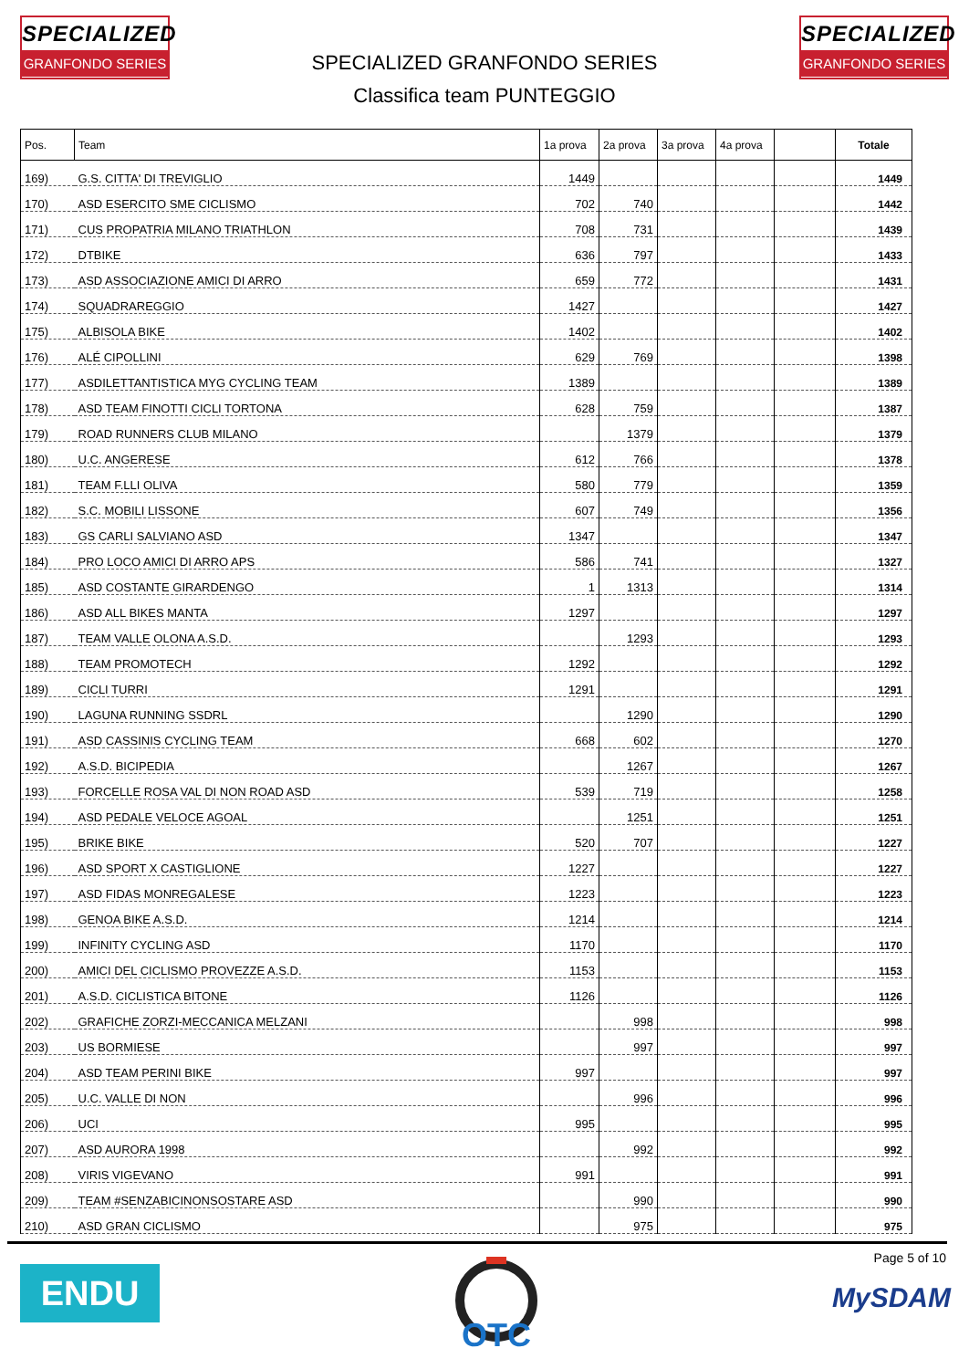SPECIALIZED
GRANFONDO SERIES
SPECIALIZED GRANFONDO SERIES
Classifica team PUNTEGGIO
SPECIALIZED
GRANFONDO SERIES
| Pos. | Team | 1a prova | 2a prova | 3a prova | 4a prova | | Totale |
| --- | --- | --- | --- | --- | --- | --- | --- |
| 169) | G.S. CITTA' DI TREVIGLIO | 1449 | | | | | 1449 |
| 170) | ASD ESERCITO SME CICLISMO | 702 | 740 | | | | 1442 |
| 171) | CUS PROPATRIA MILANO TRIATHLON | 708 | 731 | | | | 1439 |
| 172) | DTBIKE | 636 | 797 | | | | 1433 |
| 173) | ASD ASSOCIAZIONE AMICI DI ARRO | 659 | 772 | | | | 1431 |
| 174) | SQUADRAREGGIO | 1427 | | | | | 1427 |
| 175) | ALBISOLA BIKE | 1402 | | | | | 1402 |
| 176) | ALÉ CIPOLLINI | 629 | 769 | | | | 1398 |
| 177) | ASDILETTANTISTICA MYG CYCLING TEAM | 1389 | | | | | 1389 |
| 178) | ASD TEAM FINOTTI CICLI TORTONA | 628 | 759 | | | | 1387 |
| 179) | ROAD RUNNERS CLUB MILANO | | 1379 | | | | 1379 |
| 180) | U.C. ANGERESE | 612 | 766 | | | | 1378 |
| 181) | TEAM F.LLI OLIVA | 580 | 779 | | | | 1359 |
| 182) | S.C. MOBILI LISSONE | 607 | 749 | | | | 1356 |
| 183) | GS CARLI SALVIANO ASD | 1347 | | | | | 1347 |
| 184) | PRO LOCO AMICI DI ARRO APS | 586 | 741 | | | | 1327 |
| 185) | ASD COSTANTE GIRARDENGO | 1 | 1313 | | | | 1314 |
| 186) | ASD ALL BIKES MANTA | 1297 | | | | | 1297 |
| 187) | TEAM VALLE OLONA A.S.D. | | 1293 | | | | 1293 |
| 188) | TEAM PROMOTECH | 1292 | | | | | 1292 |
| 189) | CICLI TURRI | 1291 | | | | | 1291 |
| 190) | LAGUNA RUNNING SSDRL | | 1290 | | | | 1290 |
| 191) | ASD CASSINIS CYCLING TEAM | 668 | 602 | | | | 1270 |
| 192) | A.S.D. BICIPEDIA | | 1267 | | | | 1267 |
| 193) | FORCELLE ROSA VAL DI NON ROAD ASD | 539 | 719 | | | | 1258 |
| 194) | ASD PEDALE VELOCE AGOAL | | 1251 | | | | 1251 |
| 195) | BRIKE BIKE | 520 | 707 | | | | 1227 |
| 196) | ASD SPORT X CASTIGLIONE | 1227 | | | | | 1227 |
| 197) | ASD FIDAS MONREGALESE | 1223 | | | | | 1223 |
| 198) | GENOA BIKE A.S.D. | 1214 | | | | | 1214 |
| 199) | INFINITY CYCLING ASD | 1170 | | | | | 1170 |
| 200) | AMICI DEL CICLISMO PROVEZZE A.S.D. | 1153 | | | | | 1153 |
| 201) | A.S.D. CICLISTICA BITONE | 1126 | | | | | 1126 |
| 202) | GRAFICHE ZORZI-MECCANICA MELZANI | | 998 | | | | 998 |
| 203) | US BORMIESE | | 997 | | | | 997 |
| 204) | ASD TEAM PERINI BIKE | 997 | | | | | 997 |
| 205) | U.C. VALLE DI NON | | 996 | | | | 996 |
| 206) | UCI | 995 | | | | | 995 |
| 207) | ASD AURORA 1998 | | 992 | | | | 992 |
| 208) | VIRIS VIGEVANO | 991 | | | | | 991 |
| 209) | TEAM #SENZABICINONSOSTARE ASD | | 990 | | | | 990 |
| 210) | ASD GRAN CICLISMO | | 975 | | | | 975 |
Page 5 of 10
ENDU
OTC
MySDAM